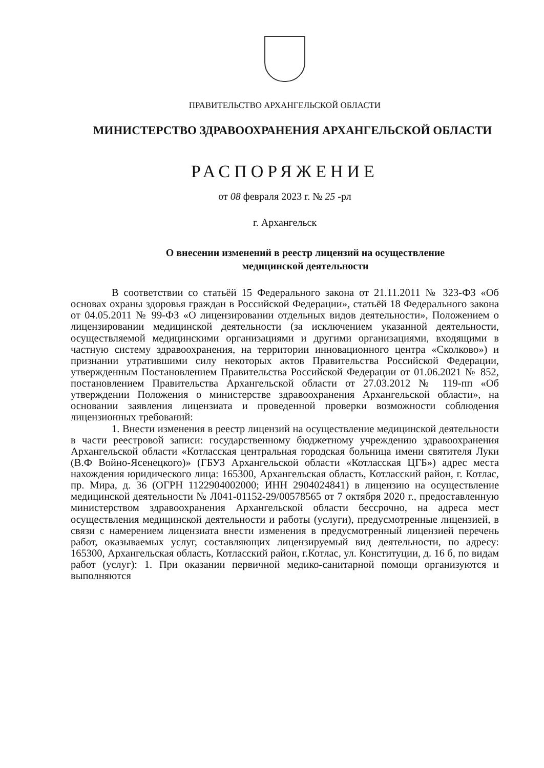ПРАВИТЕЛЬСТВО АРХАНГЕЛЬСКОЙ ОБЛАСТИ
МИНИСТЕРСТВО ЗДРАВООХРАНЕНИЯ АРХАНГЕЛЬСКОЙ ОБЛАСТИ
РАСПОРЯЖЕНИЕ
от 08 февраля 2023 г. № 25 -рл
г. Архангельск
О внесении изменений в реестр лицензий на осуществление
медицинской деятельности
В соответствии со статьёй 15 Федерального закона от 21.11.2011 № 323-ФЗ «Об основах охраны здоровья граждан в Российской Федерации», статьёй 18 Федерального закона от 04.05.2011 № 99-ФЗ «О лицензировании отдельных видов деятельности», Положением о лицензировании медицинской деятельности (за исключением указанной деятельности, осуществляемой медицинскими организациями и другими организациями, входящими в частную систему здравоохранения, на территории инновационного центра «Сколково») и признании утратившими силу некоторых актов Правительства Российской Федерации, утвержденным Постановлением Правительства Российской Федерации от 01.06.2021 № 852, постановлением Правительства Архангельской области от 27.03.2012 № 119-пп «Об утверждении Положения о министерстве здравоохранения Архангельской области», на основании заявления лицензиата и проведенной проверки возможности соблюдения лицензионных требований:
1. Внести изменения в реестр лицензий на осуществление медицинской деятельности в части реестровой записи: государственному бюджетному учреждению здравоохранения Архангельской области «Котласская центральная городская больница имени святителя Луки (В.Ф Войно-Ясенецкого)» (ГБУЗ Архангельской области «Котласская ЦГБ») адрес места нахождения юридического лица: 165300, Архангельская область, Котласский район, г. Котлас, пр. Мира, д. 36 (ОГРН 1122904002000; ИНН 2904024841) в лицензию на осуществление медицинской деятельности № Л041-01152-29/00578565 от 7 октября 2020 г., предоставленную министерством здравоохранения Архангельской области бессрочно, на адреса мест осуществления медицинской деятельности и работы (услуги), предусмотренные лицензией, в связи с намерением лицензиата внести изменения в предусмотренный лицензией перечень работ, оказываемых услуг, составляющих лицензируемый вид деятельности, по адресу: 165300, Архангельская область, Котласский район, г.Котлас, ул. Конституции, д. 16 б, по видам работ (услуг): 1. При оказании первичной медико-санитарной помощи организуются и выполняются